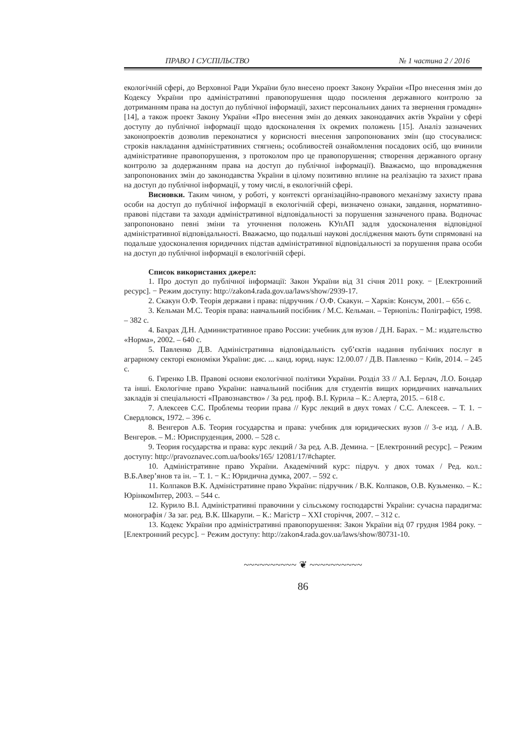ПРАВО І СУСПІЛЬСТВО № 1 частина 2 / 2016
екологічній сфері, до Верховної Ради України було внесено проект Закону України «Про внесення змін до Кодексу України про адміністративні правопорушення щодо посилення державного контролю за дотриманням права на доступ до публічної інформації, захист персональних даних та звернення громадян» [14], а також проект Закону України «Про внесення змін до деяких законодавчих актів України у сфері доступу до публічної інформації щодо вдосконалення їх окремих положень [15]. Аналіз зазначених законопроектів дозволив переконатися у корисності внесення запропонованих змін (що стосувалися: строків накладання адміністративних стягнень; особливостей ознайомлення посадових осіб, що вчинили адміністративне правопорушення, з протоколом про це правопорушення; створення державного органу контролю за додержанням права на доступ до публічної інформації). Вважаємо, що впровадження запропонованих змін до законодавства України в цілому позитивно вплине на реалізацію та захист права на доступ до публічної інформації, у тому числі, в екологічній сфері.
Висновки. Таким чином, у роботі, у контексті організаційно-правового механізму захисту права особи на доступ до публічної інформації в екологічній сфері, визначено ознаки, завдання, нормативно-правові підстави та заходи адміністративної відповідальності за порушення зазначеного права. Водночас запропоновано певні зміни та уточнення положень КУпАП задля удосконалення відповідної адміністративної відповідальності. Вважаємо, що подальші наукові дослідження мають бути спрямовані на подальше удосконалення юридичних підстав адміністративної відповідальності за порушення права особи на доступ до публічної інформації в екологічній сфері.
Список використаних джерел:
1. Про доступ до публічної інформації: Закон України від 31 січня 2011 року. − [Електронний ресурс]. − Режим доступу: http://zakon4.rada.gov.ua/laws/show/2939-17.
2. Скакун О.Ф. Теорія держави і права: підручник / О.Ф. Скакун. – Харків: Консум, 2001. – 656 с.
3. Кельман М.С. Теорія права: навчальний посібник / М.С. Кельман. – Тернопіль: Поліграфіст, 1998. – 382 с.
4. Бахрах Д.Н. Административное право России: учебник для вузов / Д.Н. Барах. − М.: издательство «Норма», 2002. – 640 с.
5. Павленко Д.В. Адміністративна відповідальність суб’єктів надання публічних послуг в аграрному секторі економіки України: дис. ... канд. юрид. наук: 12.00.07 / Д.В. Павленко − Київ, 2014. – 245 с.
6. Гиренко І.В. Правові основи екологічної політики України. Розділ 33 // А.І. Берлач, Л.О. Бондар та інші. Екологічне право України: навчальний посібник для студентів вищих юридичних навчальних закладів зі спеціальності «Правознавство» / За ред. проф. В.І. Курила – К.: Алерта, 2015. – 618 с.
7. Алексеев С.С. Проблемы теории права // Курс лекций в двух томах / С.С. Алексеев. – Т. 1. − Свердловск, 1972. – 396 с.
8. Венгеров А.Б. Теория государства и права: учебник для юридических вузов // 3-е изд. / А.В. Венгеров. – М.: Юриспруденция, 2000. – 528 с.
9. Теория государства и права: курс лекций / За ред. А.В. Демина. − [Електронний ресурс]. – Режим доступу: http://pravoznavec.com.ua/books/165/ 12081/17/#chapter.
10. Адміністративне право України. Академічний курс: підруч. у двох томах / Ред. кол.: В.Б.Авер’янов та ін. – Т. 1. − К.: Юридична думка, 2007. – 592 с.
11. Колпаков В.К. Адміністративне право України: підручник / В.К. Колпаков, О.В. Кузьменко. – К.: ЮрінкомІнтер, 2003. – 544 с.
12. Курило В.І. Адміністративні правочини у сільському господарстві України: сучасна парадигма: монографія / За заг. ред. В.К. Шкарупи. – К.: Магістр – XXI сторіччя, 2007. – 312 с.
13. Кодекс України про адміністративні правопорушення: Закон України від 07 грудня 1984 року. − [Електронний ресурс]. − Режим доступу: http://zakon4.rada.gov.ua/laws/show/80731-10.
~~~~~~~~~~ ❦ ~~~~~~~~~~
86